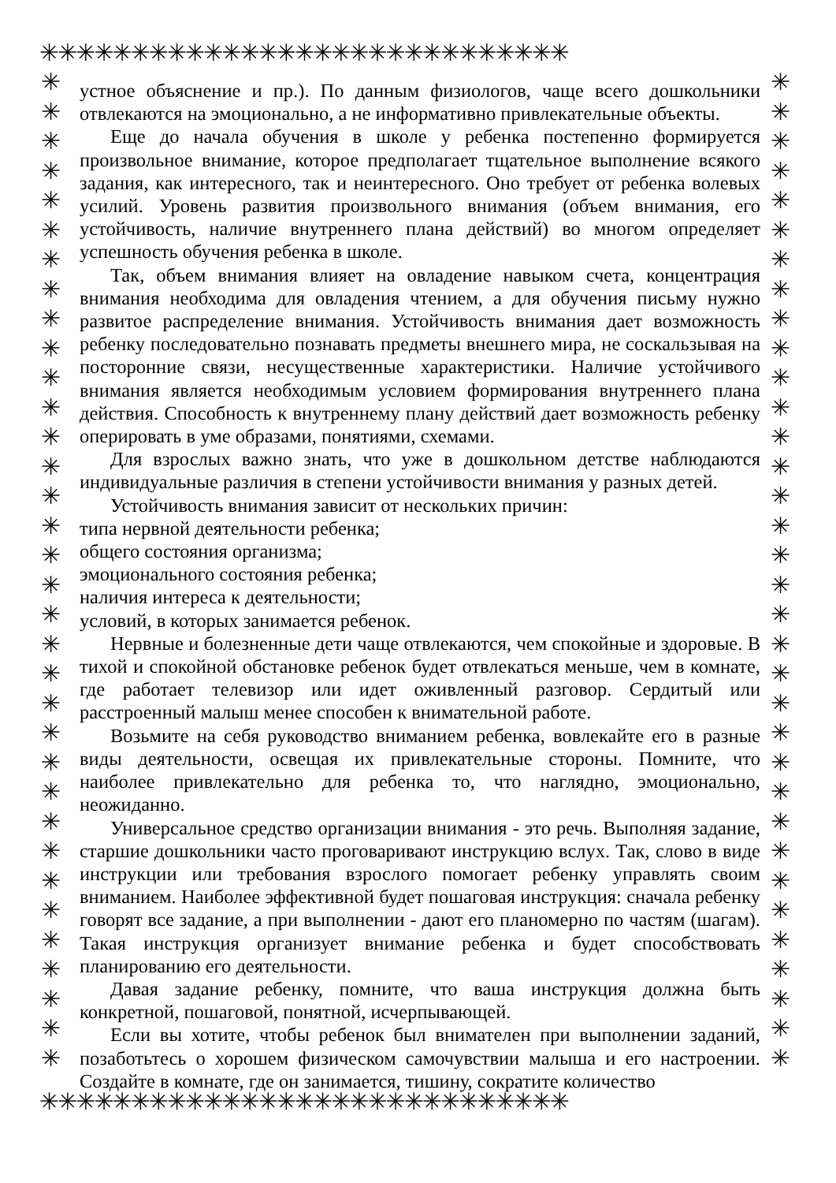✳✳✳✳✳✳✳✳✳✳✳✳✳✳✳✳✳✳✳✳✳✳✳✳✳✳✳✳✳
✳✳✳✳✳✳✳✳✳✳✳✳✳✳✳✳✳✳✳✳✳✳✳✳✳✳✳✳✳
✳
✳
✳
✳
✳
✳
✳
✳
✳
✳
✳
✳
✳
✳
✳
✳
✳
✳
✳
✳
✳
✳
✳
✳
✳
✳
✳
✳
✳
✳
✳
✳
✳
✳
✳
✳
✳
✳
✳
✳
✳
✳
✳
✳
✳
✳
✳
✳
✳
✳
✳
✳
✳
✳
✳
✳
✳
✳
✳
✳
✳
✳
✳
✳
✳
✳
✳
✳
устное объяснение и пр.). По данным физиологов, чаще всего дошкольники отвлекаются на эмоционально, а не информативно привлекательные объекты.
Еще до начала обучения в школе у ребенка постепенно формируется произвольное внимание, которое предполагает тщательное выполнение всякого задания, как интересного, так и неинтересного. Оно требует от ребенка волевых усилий. Уровень развития произвольного внимания (объем внимания, его устойчивость, наличие внутреннего плана действий) во многом определяет успешность обучения ребенка в школе.
Так, объем внимания влияет на овладение навыком счета, концентрация внимания необходима для овладения чтением, а для обучения письму нужно развитое распределение внимания. Устойчивость внимания дает возможность ребенку последовательно познавать предметы внешнего мира, не соскальзывая на посторонние связи, несущественные характеристики. Наличие устойчивого внимания является необходимым условием формирования внутреннего плана действия. Способность к внутреннему плану действий дает возможность ребенку оперировать в уме образами, понятиями, схемами.
Для взрослых важно знать, что уже в дошкольном детстве наблюдаются индивидуальные различия в степени устойчивости внимания у разных детей.
Устойчивость внимания зависит от нескольких причин:
типа нервной деятельности ребенка;
общего состояния организма;
эмоционального состояния ребенка;
наличия интереса к деятельности;
условий, в которых занимается ребенок.
Нервные и болезненные дети чаще отвлекаются, чем спокойные и здоровые. В тихой и спокойной обстановке ребенок будет отвлекаться меньше, чем в комнате, где работает телевизор или идет оживленный разговор. Сердитый или расстроенный малыш менее способен к внимательной работе.
Возьмите на себя руководство вниманием ребенка, вовлекайте его в разные виды деятельности, освещая их привлекательные стороны. Помните, что наиболее привлекательно для ребенка то, что наглядно, эмоционально, неожиданно.
Универсальное средство организации внимания - это речь. Выполняя задание, старшие дошкольники часто проговаривают инструкцию вслух. Так, слово в виде инструкции или требования взрослого помогает ребенку управлять своим вниманием. Наиболее эффективной будет пошаговая инструкция: сначала ребенку говорят все задание, а при выполнении - дают его планомерно по частям (шагам). Такая инструкция организует внимание ребенка и будет способствовать планированию его деятельности.
Давая задание ребенку, помните, что ваша инструкция должна быть конкретной, пошаговой, понятной, исчерпывающей.
Если вы хотите, чтобы ребенок был внимателен при выполнении заданий, позаботьтесь о хорошем физическом самочувствии малыша и его настроении. Создайте в комнате, где он занимается, тишину, сократите количество